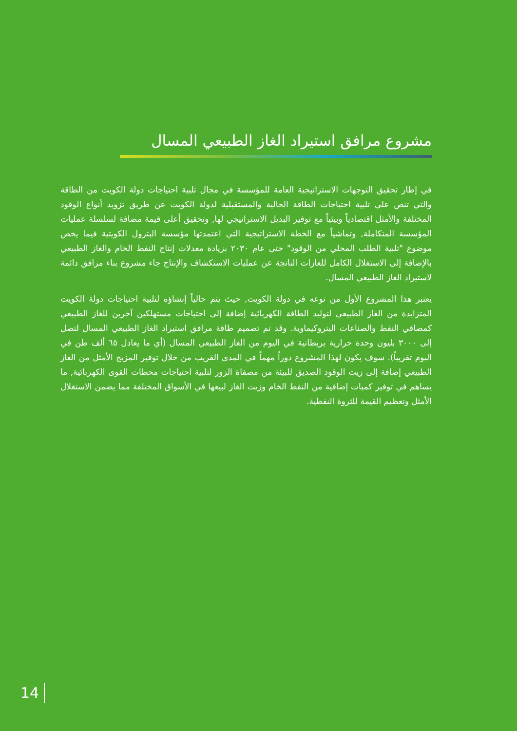مشروع مرافق استيراد الغاز الطبيعي المسال
في إطار تحقيق التوجهات الاستراتيجية العامة للمؤسسة في مجال تلبية احتياجات دولة الكويت من الطاقة والتي تنص على تلبية احتياجات الطاقة الحالية والمستقبلية لدولة الكويت عن طريق تزويد أنواع الوقود المختلفة والأمثل اقتصادياً وبيئياً مع توفير البديل الاستراتيجي لها, وتحقيق أعلى قيمة مضافة لسلسلة عمليات المؤسسة المتكاملة, وتماشياً مع الخطة الاستراتيجية التي اعتمدتها مؤسسة البترول الكويتية فيما يخص موضوع "تلبية الطلب المحلي من الوقود" حتى عام ٢٠٣٠ بزيادة معدلات إنتاج النفط الخام والغاز الطبيعي بالإضافة إلى الاستغلال الكامل للغازات الناتجة عن عمليات الاستكشاف والإنتاج جاء مشروع بناء مرافق دائمة لاستيراد الغاز الطبيعي المسال.
يعتبر هذا المشروع الأول من نوعه في دولة الكويت, حيث يتم حالياً إنشاؤه لتلبية احتياجات دولة الكويت المتزايدة من الغاز الطبيعي لتوليد الطاقة الكهربائية إضافة إلى احتياجات مستهلكين آخرين للغاز الطبيعي كمصافي النفط والصناعات البتروكيماوية. وقد تم تصميم طاقة مرافق استيراد الغاز الطبيعي المسال لتصل إلى ٣٠٠٠ بليون وحدة حرارية بريطانية في اليوم من الغاز الطبيعي المسال (أي ما يعادل ٦٥ ألف طن في اليوم تقريباً). سوف يكون لهذا المشروع دوراً مهماً في المدى القريب من خلال توفير المزيج الأمثل من الغاز الطبيعي إضافة إلى زيت الوقود الصديق للبيئة من مصفاة الزور لتلبية احتياجات محطات القوى الكهربائية, ما يساهم في توفير كميات إضافية من النفط الخام وزيت الغاز لبيعها في الأسواق المختلفة مما يضمن الاستغلال الأمثل وتعظيم القيمة للثروة النفطية.
14